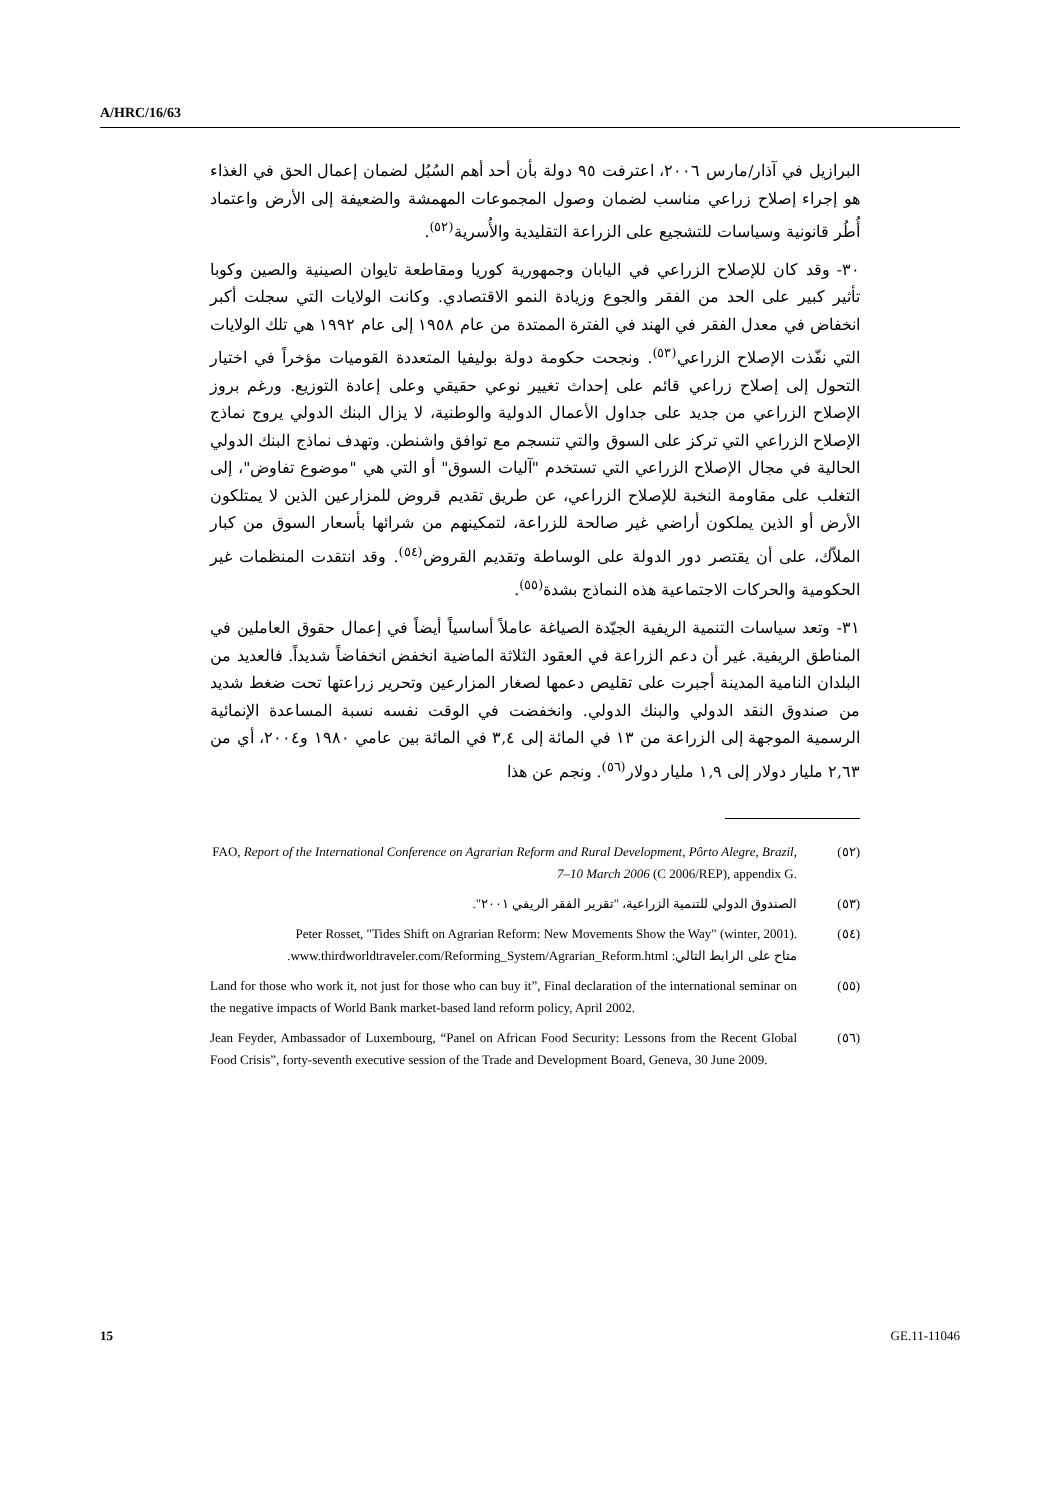A/HRC/16/63
البرازيل في آذار/مارس ٢٠٠٦، اعترفت ٩٥ دولة بأن أحد أهم السُبُل لضمان إعمال الحق في الغذاء هو إجراء إصلاح زراعي مناسب لضمان وصول المجموعات المهمشة والضعيفة إلى الأرض واعتماد أُطُر قانونية وسياسات للتشجيع على الزراعة التقليدية والأُسرية<sup>(٥٢)</sup>.
٣٠- وقد كان للإصلاح الزراعي في اليابان وجمهورية كوريا ومقاطعة تايوان الصينية والصين وكوبا تأثير كبير على الحد من الفقر والجوع وزيادة النمو الاقتصادي. وكانت الولايات التي سجلت أكبر انخفاض في معدل الفقر في الهند في الفترة الممتدة من عام ١٩٥٨ إلى عام ١٩٩٢ هي تلك الولايات التي نفّذت الإصلاح الزراعي<sup>(٥٣)</sup>. ونجحت حكومة دولة بوليفيا المتعددة القوميات مؤخراً في اختيار التحول إلى إصلاح زراعي قائم على إحداث تغيير نوعي حقيقي وعلى إعادة التوزيع. ورغم بروز الإصلاح الزراعي من جديد على جداول الأعمال الدولية والوطنية، لا يزال البنك الدولي يروج نماذج الإصلاح الزراعي التي تركز على السوق والتي تنسجم مع توافق واشنطن. وتهدف نماذج البنك الدولي الحالية في مجال الإصلاح الزراعي التي تستخدم "آليات السوق" أو التي هي "موضوع تفاوض"، إلى التغلب على مقاومة النخبة للإصلاح الزراعي، عن طريق تقديم قروض للمزارعين الذين لا يمتلكون الأرض أو الذين يملكون أراضي غير صالحة للزراعة، لتمكينهم من شرائها بأسعار السوق من كبار الملاّك، على أن يقتصر دور الدولة على الوساطة وتقديم القروض<sup>(٥٤)</sup>. وقد انتقدت المنظمات غير الحكومية والحركات الاجتماعية هذه النماذج بشدة<sup>(٥٥)</sup>.
٣١- وتعد سياسات التنمية الريفية الجيّدة الصياغة عاملاً أساسياً أيضاً في إعمال حقوق العاملين في المناطق الريفية. غير أن دعم الزراعة في العقود الثلاثة الماضية انخفض انخفاضاً شديداً. فالعديد من البلدان النامية المدينة أجبرت على تقليص دعمها لصغار المزارعين وتحرير زراعتها تحت ضغط شديد من صندوق النقد الدولي والبنك الدولي. وانخفضت في الوقت نفسه نسبة المساعدة الإنمائية الرسمية الموجهة إلى الزراعة من ١٣ في المائة إلى ٣,٤ في المائة بين عامي ١٩٨٠ و٢٠٠٤، أي من ٢,٦٣ مليار دولار إلى ١,٩ مليار دولار<sup>(٥٦)</sup>. ونجم عن هذا
(٥٢) FAO, Report of the International Conference on Agrarian Reform and Rural Development, Pôrto Alegre, Brazil, 7–10 March 2006 (C 2006/REP), appendix G.
(٥٣) الصندوق الدولي للتنمية الزراعية، "تقرير الفقر الريفي ٢٠٠١".
(٥٤) Peter Rosset, "Tides Shift on Agrarian Reform: New Movements Show the Way" (winter, 2001).
متاح على الرابط التالي: www.thirdworldtraveler.com/Reforming_System/Agrarian_Reform.html.
(٥٥) Land for those who work it, not just for those who can buy it”, Final declaration of the international seminar on the negative impacts of World Bank market-based land reform policy, April 2002.
(٥٦) Jean Feyder, Ambassador of Luxembourg, “Panel on African Food Security: Lessons from the Recent Global Food Crisis”, forty-seventh executive session of the Trade and Development Board, Geneva, 30 June 2009.
15 GE.11-11046